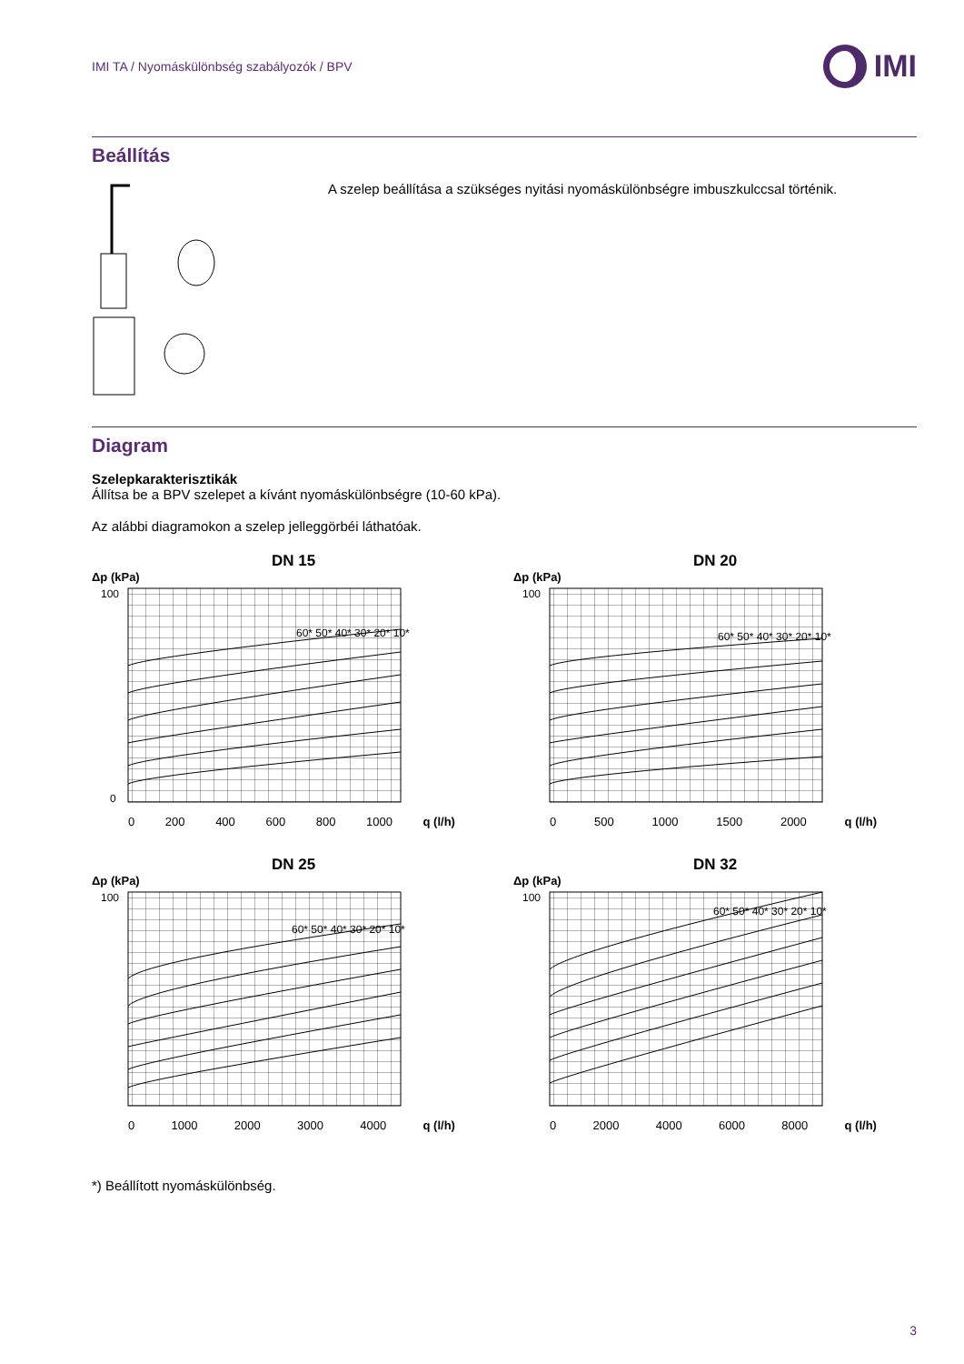IMI TA / Nyomáskülönbség szabályozók / BPV
IMI
Beállítás
A szelep beállítása a szükséges nyitási nyomáskülönbségre imbuszkulccsal történik.
Diagram
Szelepkarakterisztikák
Állítsa be a BPV szelepet a kívánt nyomáskülönbségre (10-60 kPa).
Az alábbi diagramokon a szelep jelleggörbéi láthatóak.
DN 15
Δp (kPa)
100
0
60* 50* 40* 30* 20* 10*
0 200 400 600 800 1000 q (l/h)
DN 20
Δp (kPa)
100
60* 50* 40* 30* 20* 10*
0 500 1000 1500 2000 q (l/h)
DN 25
Δp (kPa)
100
60* 50* 40* 30* 20* 10*
0 1000 2000 3000 4000 q (l/h)
DN 32
Δp (kPa)
100
60* 50* 40* 30* 20* 10*
0 2000 4000 6000 8000 q (l/h)
*) Beállított nyomáskülönbség.
3